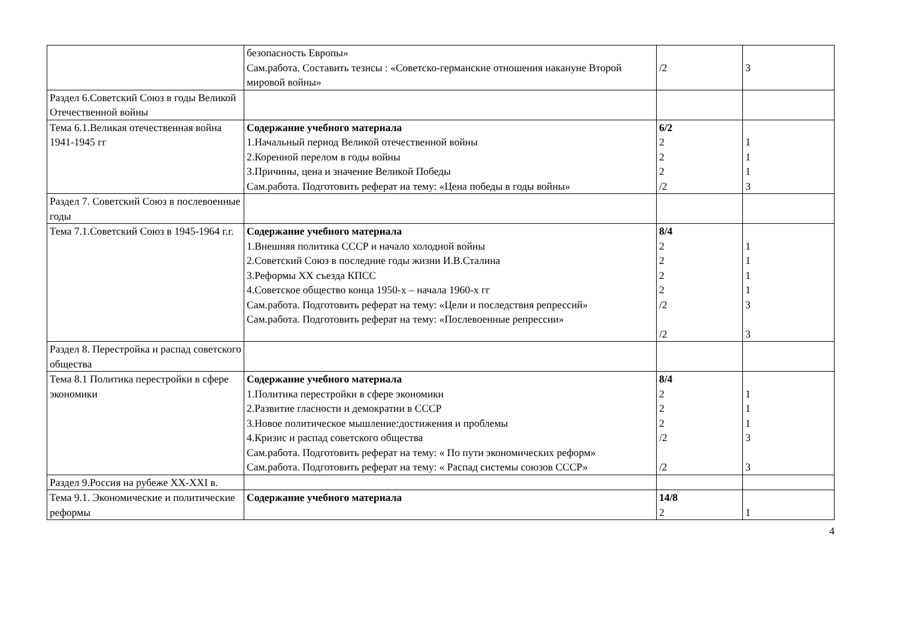| | безопасность Европы» Сам.работа. Составить тезисы : «Советско-германские отношения накануне Второй мировой войны» | /2 | 3 |
| Раздел 6.Советский Союз в годы Великой Отечественной войны | | | |
| Тема 6.1.Великая отечественная война 1941-1945 гг | Содержание учебного материала 1.Начальный период Великой отечественной войны 2.Коренной перелом в годы войны 3.Причины, цена и значение Великой Победы Сам.работа. Подготовить реферат на тему: «Цена победы в годы войны» | 6/2 2 2 2 /2 | 1 1 1 3 |
| Раздел 7. Советский Союз в послевоенные годы | | | |
| Тема 7.1.Советский Союз в 1945-1964 г.г. | Содержание учебного материала 1.Внешняя политика СССР и начало холодной войны 2.Советский Союз в последние годы жизни И.В.Сталина 3.Реформы XX съезда КПСС 4.Советское общество конца 1950-х – начала 1960-х гг Сам.работа. Подготовить реферат на тему: «Цели и последствия репрессий» Сам.работа. Подготовить реферат на тему: «Послевоенные репрессии» | 8/4 2 2 2 2 /2 /2 | 1 1 1 1 3 3 |
| Раздел 8. Перестройка и распад советского общества | | | |
| Тема 8.1 Политика перестройки в сфере экономики | Содержание учебного материала 1.Политика перестройки в сфере экономики 2.Развитие гласности и демократии в СССР 3.Новое политическое мышление:достижения и проблемы 4.Кризис и распад советского общества Сам.работа. Подготовить реферат на тему: « По пути экономических реформ» Сам.работа. Подготовить реферат на тему: « Распад системы союзов СССР» | 8/4 2 2 2 /2 /2 | 1 1 1 3 3 |
| Раздел 9.Россия на рубеже XX-XXI в. | | | |
| Тема 9.1. Экономические и политические реформы | Содержание учебного материала | 14/8 2 | 1 |
4